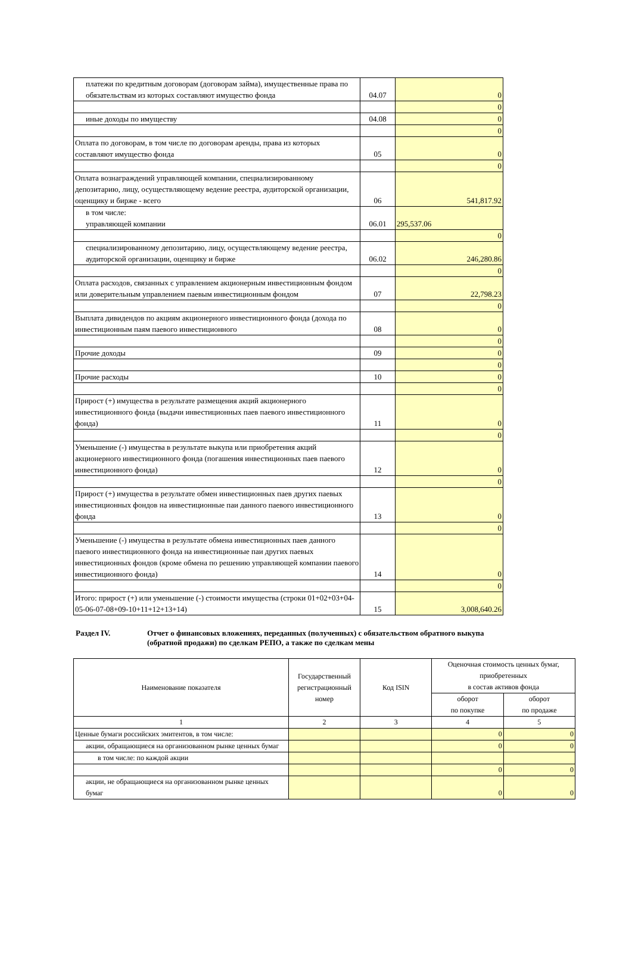| платежи по кредитным договорам (договорам займа), имущественные права по обязательствам из которых составляют имущество фонда | 04.07 | 0 |
| | | 0 |
| иные доходы по имуществу | 04.08 | 0 |
| | | 0 |
| Оплата по договорам, в том числе по договорам аренды, права из которых составляют имущество фонда | 05 | 0 |
| | | 0 |
| Оплата вознаграждений управляющей компании, специализированному депозитарию, лицу, осуществляющему ведение реестра, аудиторской организации, оценщику и бирже - всего | 06 | 541,817.92 |
| в том числе: управляющей компании | 06.01 | 295,537.06 |
| | | 0 |
| специализированному депозитарию, лицу, осуществляющему ведение реестра, аудиторской организации, оценщику и бирже | 06.02 | 246,280.86 |
| | | 0 |
| Оплата расходов, связанных с управлением акционерным инвестиционным фондом или доверительным управлением паевым инвестиционным фондом | 07 | 22,798.23 |
| | | 0 |
| Выплата дивидендов по акциям акционерного инвестиционного фонда (дохода по инвестиционным паям паевого инвестиционного | 08 | 0 |
| | | 0 |
| Прочие доходы | 09 | 0 |
| | | 0 |
| Прочие расходы | 10 | 0 |
| | | 0 |
| Прирост (+) имущества в результате размещения акций акционерного инвестиционного фонда (выдачи инвестиционных паев паевого инвестиционного фонда) | 11 | 0 |
| | | 0 |
| Уменьшение (-) имущества в результате выкупа или приобретения акций акционерного инвестиционного фонда (погашения инвестиционных паев паевого инвестиционного фонда) | 12 | 0 |
| | | 0 |
| Прирост (+) имущества в результате обмен инвестиционных паев других паевых инвестиционных фондов на инвестиционные паи данного паевого инвестиционного фонда | 13 | 0 |
| | | 0 |
| Уменьшение (-) имущества в результате обмена инвестиционных паев данного паевого инвестиционного фонда на инвестиционные паи других паевых инвестиционных фондов (кроме обмена по решению управляющей компании паевого инвестиционного фонда) | 14 | 0 |
| | | 0 |
| Итого: прирост (+) или уменьшение (-) стоимости имущества (строки 01+02+03+04-05-06-07-08+09-10+11+12+13+14) | 15 | 3,008,640.26 |
Раздел IV. Отчет о финансовых вложениях, переданных (полученных) с обязательством обратного выкупа
(обратной продажи) по сделкам РЕПО, а также по сделкам мены
| Наименование показателя | Государственный регистрационный номер | Код ISIN | Оценочная стоимость ценных бумаг, приобретенных в состав активов фонда | |
| --- | --- | --- | --- | --- |
| | | | оборот по покупке | оборот по продаже |
| 1 | 2 | 3 | 4 | 5 |
| Ценные бумаги российских эмитентов, в том числе: | | | 0 | 0 |
| акции, обращающиеся на организованном рынке ценных бумаг | | | 0 | 0 |
| в том числе: по каждой акции | | | | |
| | | | 0 | 0 |
| акции, не обращающиеся на организованном рынке ценных бумаг | | | 0 | 0 |